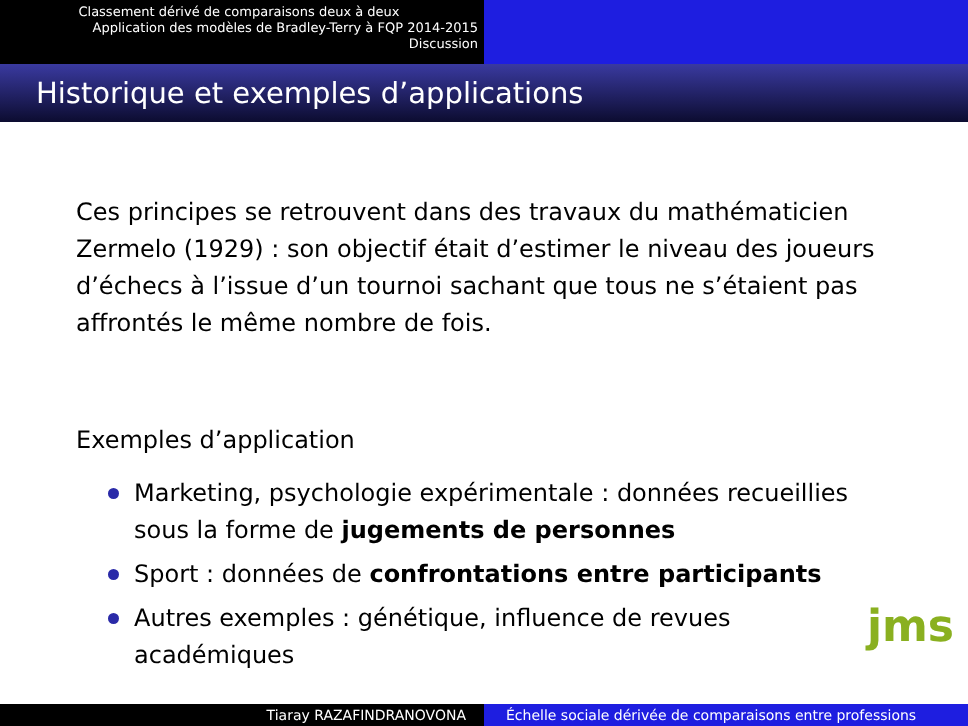Classement dérivé de comparaisons deux à deux
Application des modèles de Bradley-Terry à FQP 2014-2015
Discussion
Historique et exemples d’applications
Ces principes se retrouvent dans des travaux du mathématicien Zermelo (1929) : son objectif était d’estimer le niveau des joueurs d’échecs à l’issue d’un tournoi sachant que tous ne s’étaient pas affrontés le même nombre de fois.
Exemples d’application
Marketing, psychologie expérimentale : données recueillies sous la forme de jugements de personnes
Sport : données de confrontations entre participants
Autres exemples : génétique, influence de revues académiques
jms
Tiaray RAZAFINDRANOVONA Échelle sociale dérivée de comparaisons entre professions